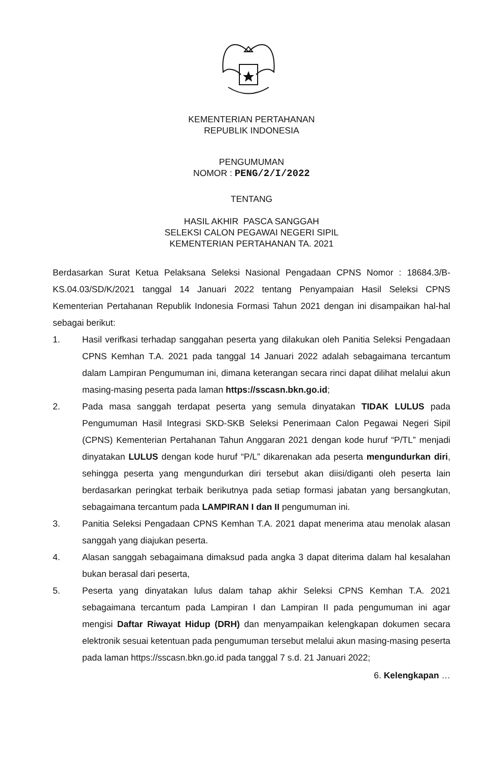KEMENTERIAN PERTAHANAN
REPUBLIK INDONESIA
PENGUMUMAN
NOMOR : PENG/2/I/2022
TENTANG
HASIL AKHIR PASCA SANGGAH
SELEKSI CALON PEGAWAI NEGERI SIPIL
KEMENTERIAN PERTAHANAN TA. 2021
Berdasarkan Surat Ketua Pelaksana Seleksi Nasional Pengadaan CPNS Nomor : 18684.3/B-KS.04.03/SD/K/2021 tanggal 14 Januari 2022 tentang Penyampaian Hasil Seleksi CPNS Kementerian Pertahanan Republik Indonesia Formasi Tahun 2021 dengan ini disampaikan hal-hal sebagai berikut:
1. Hasil verifkasi terhadap sanggahan peserta yang dilakukan oleh Panitia Seleksi Pengadaan CPNS Kemhan T.A. 2021 pada tanggal 14 Januari 2022 adalah sebagaimana tercantum dalam Lampiran Pengumuman ini, dimana keterangan secara rinci dapat dilihat melalui akun masing-masing peserta pada laman https://sscasn.bkn.go.id;
2. Pada masa sanggah terdapat peserta yang semula dinyatakan TIDAK LULUS pada Pengumuman Hasil Integrasi SKD-SKB Seleksi Penerimaan Calon Pegawai Negeri Sipil (CPNS) Kementerian Pertahanan Tahun Anggaran 2021 dengan kode huruf “P/TL” menjadi dinyatakan LULUS dengan kode huruf “P/L” dikarenakan ada peserta mengundurkan diri, sehingga peserta yang mengundurkan diri tersebut akan diisi/diganti oleh peserta lain berdasarkan peringkat terbaik berikutnya pada setiap formasi jabatan yang bersangkutan, sebagaimana tercantum pada LAMPIRAN I dan II pengumuman ini.
3. Panitia Seleksi Pengadaan CPNS Kemhan T.A. 2021 dapat menerima atau menolak alasan sanggah yang diajukan peserta.
4. Alasan sanggah sebagaimana dimaksud pada angka 3 dapat diterima dalam hal kesalahan bukan berasal dari peserta,
5. Peserta yang dinyatakan lulus dalam tahap akhir Seleksi CPNS Kemhan T.A. 2021 sebagaimana tercantum pada Lampiran I dan Lampiran II pada pengumuman ini agar mengisi Daftar Riwayat Hidup (DRH) dan menyampaikan kelengkapan dokumen secara elektronik sesuai ketentuan pada pengumuman tersebut melalui akun masing-masing peserta pada laman https://sscasn.bkn.go.id pada tanggal 7 s.d. 21 Januari 2022;
6. Kelengkapan …